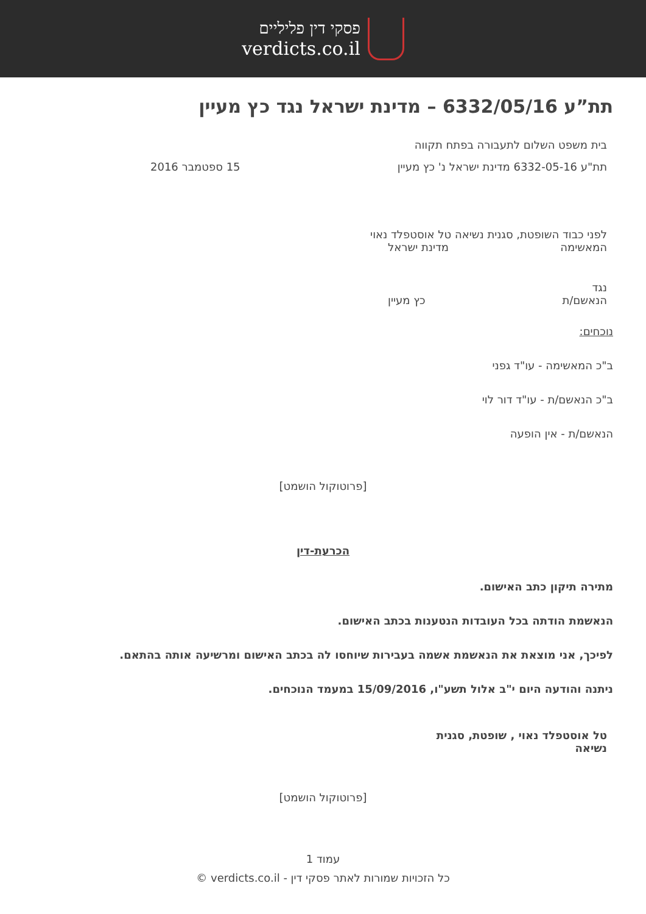פסקי דין פליליים
verdicts.co.il
תת”ע 6332/05/16 – מדינת ישראל נגד כץ מעיין
בית משפט השלום לתעבורה בפתח תקווה
תת"ע 6332-05-16 מדינת ישראל נ' כץ מעיין 15 ספטמבר 2016
לפני כבוד השופטת, סגנית נשיאה טל אוסטפלד נאוי
המאשימה מדינת ישראל
נגד
הנאשם/ת כץ מעיין
נוכחים:
ב"כ המאשימה - עו"ד גפני
ב"כ הנאשם/ת - עו"ד דור לוי
הנאשם/ת - אין הופעה
[פרוטוקול הושמט]
הכרעת-דין
מתירה תיקון כתב האישום.
הנאשמת הודתה בכל העובדות הנטענות בכתב האישום.
לפיכך, אני מוצאת את הנאשמת אשמה בעבירות שיוחסו לה בכתב האישום ומרשיעה אותה בהתאם.
ניתנה והודעה היום י"ב אלול תשע"ו, 15/09/2016 במעמד הנוכחים.
טל אוסטפלד נאוי , שופטת, סגנית נשיאה
[פרוטוקול הושמט]
עמוד 1
כל הזכויות שמורות לאתר פסקי דין - verdicts.co.il ©